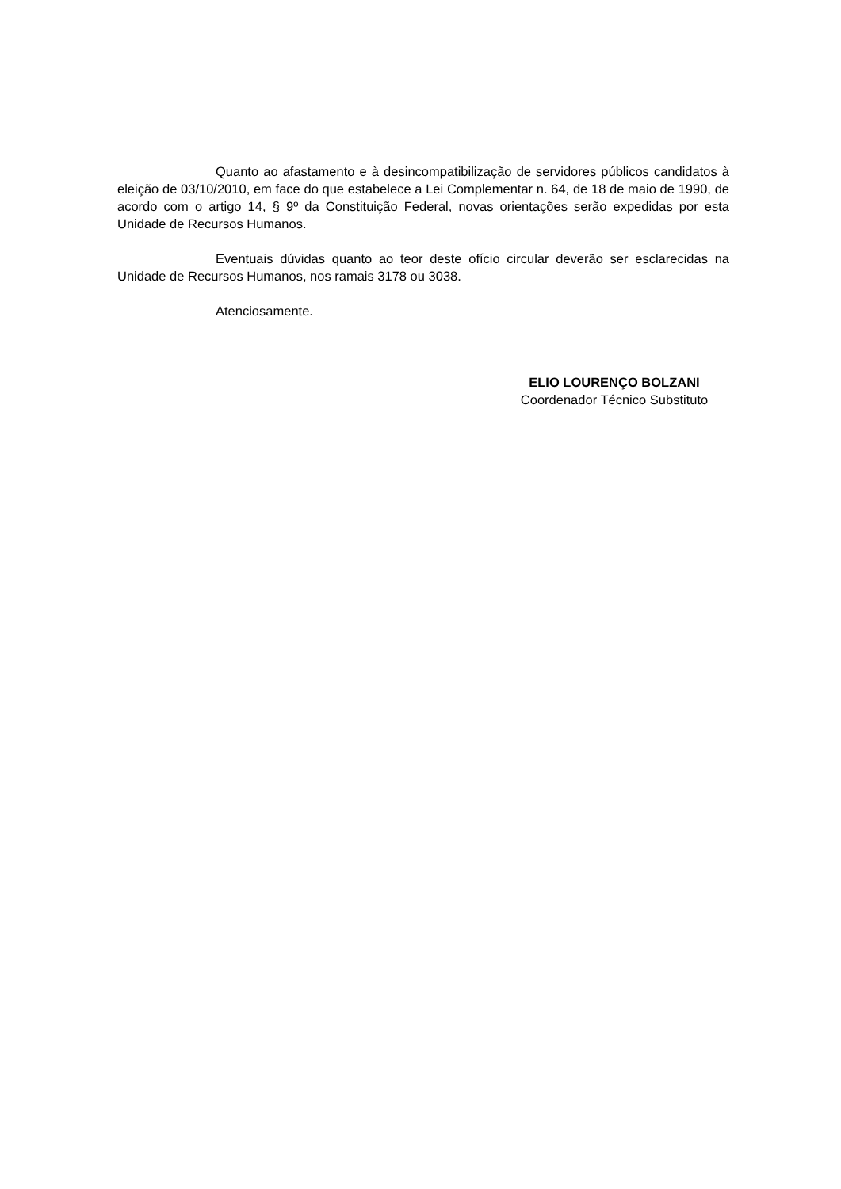Quanto ao afastamento e à desincompatibilização de servidores públicos candidatos à eleição de 03/10/2010, em face do que estabelece a Lei Complementar n. 64, de 18 de maio de 1990, de acordo com o artigo 14, § 9º da Constituição Federal, novas orientações serão expedidas por esta Unidade de Recursos Humanos.
Eventuais dúvidas quanto ao teor deste ofício circular deverão ser esclarecidas na Unidade de Recursos Humanos, nos ramais 3178 ou 3038.
Atenciosamente.
ELIO LOURENÇO BOLZANI
Coordenador Técnico Substituto